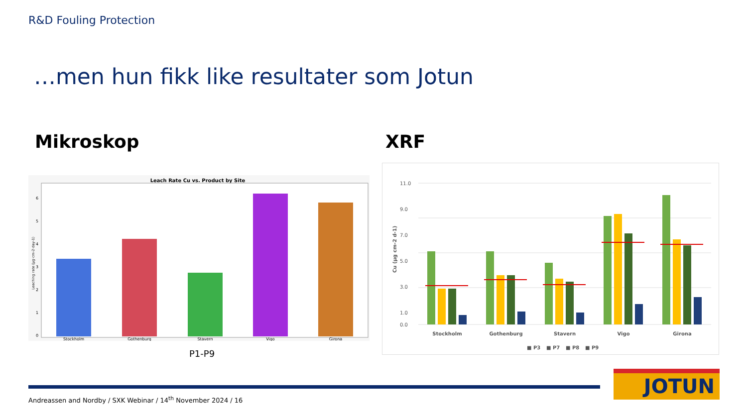R&D Fouling Protection
…men hun fikk like resultater som Jotun
Mikroskop XRF
Leach Rate Cu vs. Product by Site
Leaching rate (µg·cm-2·day-1)
0
1
2
3
4
5
6
Stockholm
Gothenburg
Stavern
Vigo
Girona
P1-P9
Cu (µg cm-2 d-1)
11.0
9.0
7.0
5.0
3.0
1.0
0.0
Stockholm
Gothenburg
Stavern
Vigo
Girona
■ P3
■ P7
■ P8
■ P9
Andreassen and Nordby / SXK Webinar / 14<sup>th</sup> November 2024 / 16
JOTUN